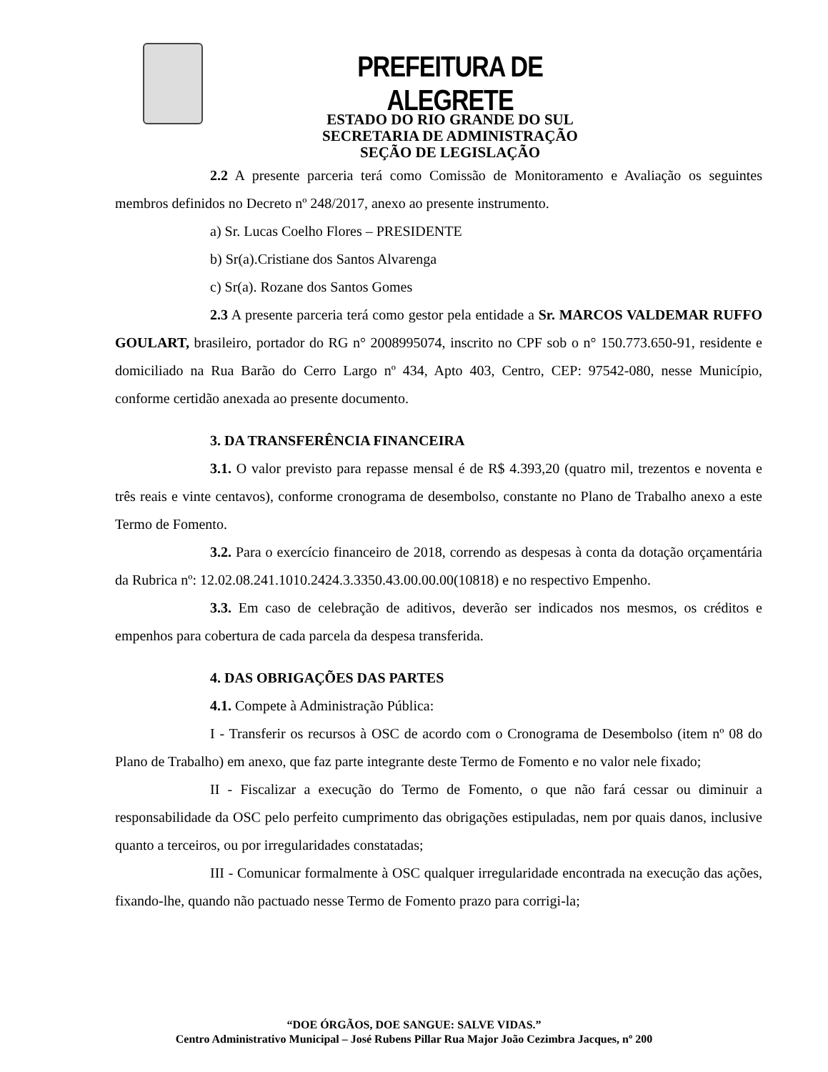PREFEITURA DE ALEGRETE
ESTADO DO RIO GRANDE DO SUL
SECRETARIA DE ADMINISTRAÇÃO
SEÇÃO DE LEGISLAÇÃO
2.2 A presente parceria terá como Comissão de Monitoramento e Avaliação os seguintes membros definidos no Decreto nº 248/2017, anexo ao presente instrumento.
a) Sr. Lucas Coelho Flores – PRESIDENTE
b) Sr(a).Cristiane dos Santos Alvarenga
c) Sr(a). Rozane dos Santos Gomes
2.3 A presente parceria terá como gestor pela entidade a Sr. MARCOS VALDEMAR RUFFO GOULART, brasileiro, portador do RG n° 2008995074, inscrito no CPF sob o n° 150.773.650-91, residente e domiciliado na Rua Barão do Cerro Largo nº 434, Apto 403, Centro, CEP: 97542-080, nesse Município, conforme certidão anexada ao presente documento.
3. DA TRANSFERÊNCIA FINANCEIRA
3.1. O valor previsto para repasse mensal é de R$ 4.393,20 (quatro mil, trezentos e noventa e três reais e vinte centavos), conforme cronograma de desembolso, constante no Plano de Trabalho anexo a este Termo de Fomento.
3.2. Para o exercício financeiro de 2018, correndo as despesas à conta da dotação orçamentária da Rubrica nº: 12.02.08.241.1010.2424.3.3350.43.00.00.00(10818) e no respectivo Empenho.
3.3. Em caso de celebração de aditivos, deverão ser indicados nos mesmos, os créditos e empenhos para cobertura de cada parcela da despesa transferida.
4. DAS OBRIGAÇÕES DAS PARTES
4.1. Compete à Administração Pública:
I - Transferir os recursos à OSC de acordo com o Cronograma de Desembolso (item nº 08 do Plano de Trabalho) em anexo, que faz parte integrante deste Termo de Fomento e no valor nele fixado;
II - Fiscalizar a execução do Termo de Fomento, o que não fará cessar ou diminuir a responsabilidade da OSC pelo perfeito cumprimento das obrigações estipuladas, nem por quais danos, inclusive quanto a terceiros, ou por irregularidades constatadas;
III - Comunicar formalmente à OSC qualquer irregularidade encontrada na execução das ações, fixando-lhe, quando não pactuado nesse Termo de Fomento prazo para corrigi-la;
“DOE ÓRGÃOS, DOE SANGUE: SALVE VIDAS.”
Centro Administrativo Municipal – José Rubens Pillar Rua Major João Cezimbra Jacques, nº 200